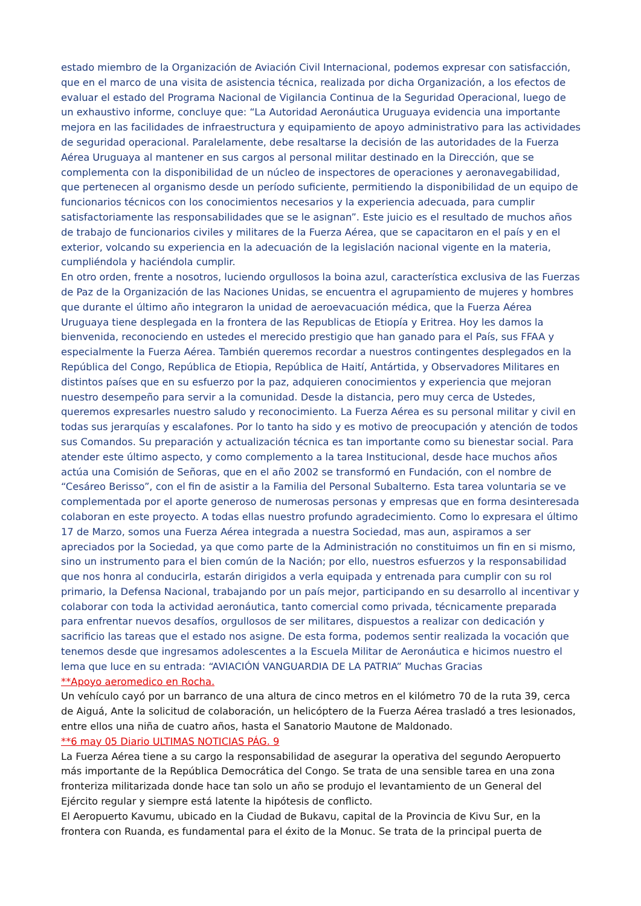estado miembro de la Organización de Aviación Civil Internacional, podemos expresar con satisfacción, que en el marco de una visita de asistencia técnica, realizada por dicha Organización, a los efectos de evaluar el estado del Programa Nacional de Vigilancia Continua de la Seguridad Operacional, luego de un exhaustivo informe, concluye que: “La Autoridad Aeronáutica Uruguaya evidencia una importante mejora en las facilidades de infraestructura y equipamiento de apoyo administrativo para las actividades de seguridad operacional. Paralelamente, debe resaltarse la decisión de las autoridades de la Fuerza Aérea Uruguaya al mantener en sus cargos al personal militar destinado en la Dirección, que se complementa con la disponibilidad de un núcleo de inspectores de operaciones y aeronavegabilidad, que pertenecen al organismo desde un período suficiente, permitiendo la disponibilidad de un equipo de funcionarios técnicos con los conocimientos necesarios y la experiencia adecuada, para cumplir satisfactoriamente las responsabilidades que se le asignan”. Este juicio es el resultado de muchos años de trabajo de funcionarios civiles y militares de la Fuerza Aérea, que se capacitaron en el país y en el exterior, volcando su experiencia en la adecuación de la legislación nacional vigente en la materia, cumpliéndola y haciéndola cumplir.
En otro orden, frente a nosotros, luciendo orgullosos la boina azul, característica exclusiva de las Fuerzas de Paz de la Organización de las Naciones Unidas, se encuentra el agrupamiento de mujeres y hombres que durante el último año integraron la unidad de aeroevacuación médica, que la Fuerza Aérea Uruguaya tiene desplegada en la frontera de las Republicas de Etiopía y Eritrea. Hoy les damos la bienvenida, reconociendo en ustedes el merecido prestigio que han ganado para el País, sus FFAA y especialmente la Fuerza Aérea. También queremos recordar a nuestros contingentes desplegados en la República del Congo, República de Etiopia, República de Haití, Antártida, y Observadores Militares en distintos países que en su esfuerzo por la paz, adquieren conocimientos y experiencia que mejoran nuestro desempeño para servir a la comunidad. Desde la distancia, pero muy cerca de Ustedes, queremos expresarles nuestro saludo y reconocimiento. La Fuerza Aérea es su personal militar y civil en todas sus jerarquías y escalafones. Por lo tanto ha sido y es motivo de preocupación y atención de todos sus Comandos. Su preparación y actualización técnica es tan importante como su bienestar social. Para atender este último aspecto, y como complemento a la tarea Institucional, desde hace muchos años actúa una Comisión de Señoras, que en el año 2002 se transformó en Fundación, con el nombre de “Cesáreo Berisso”, con el fin de asistir a la Familia del Personal Subalterno. Esta tarea voluntaria se ve complementada por el aporte generoso de numerosas personas y empresas que en forma desinteresada colaboran en este proyecto. A todas ellas nuestro profundo agradecimiento. Como lo expresara el último 17 de Marzo, somos una Fuerza Aérea integrada a nuestra Sociedad, mas aun, aspiramos a ser apreciados por la Sociedad, ya que como parte de la Administración no constituimos un fin en si mismo, sino un instrumento para el bien común de la Nación; por ello, nuestros esfuerzos y la responsabilidad que nos honra al conducirla, estarán dirigidos a verla equipada y entrenada para cumplir con su rol primario, la Defensa Nacional, trabajando por un país mejor, participando en su desarrollo al incentivar y colaborar con toda la actividad aeronáutica, tanto comercial como privada, técnicamente preparada para enfrentar nuevos desafíos, orgullosos de ser militares, dispuestos a realizar con dedicación y sacrificio las tareas que el estado nos asigne. De esta forma, podemos sentir realizada la vocación que tenemos desde que ingresamos adolescentes a la Escuela Militar de Aeronáutica e hicimos nuestro el lema que luce en su entrada: “AVIACIÓN VANGUARDIA DE LA PATRIA” Muchas Gracias
**Apoyo aeromedico en Rocha.
Un vehículo cayó por un barranco de una altura de cinco metros en el kilómetro 70 de la ruta 39, cerca de Aiguá, Ante la solicitud de colaboración, un helicóptero de la Fuerza Aérea trasladó a tres lesionados, entre ellos una niña de cuatro años, hasta el Sanatorio Mautone de Maldonado.
**6 may 05 Diario ULTIMAS NOTICIAS PÁG. 9
La Fuerza Aérea tiene a su cargo la responsabilidad de asegurar la operativa del segundo Aeropuerto más importante de la República Democrática del Congo. Se trata de una sensible tarea en una zona fronteriza militarizada donde hace tan solo un año se produjo el levantamiento de un General del Ejército regular y siempre está latente la hipótesis de conflicto.
El Aeropuerto Kavumu, ubicado en la Ciudad de Bukavu, capital de la Provincia de Kivu Sur, en la frontera con Ruanda, es fundamental para el éxito de la Monuc. Se trata de la principal puerta de